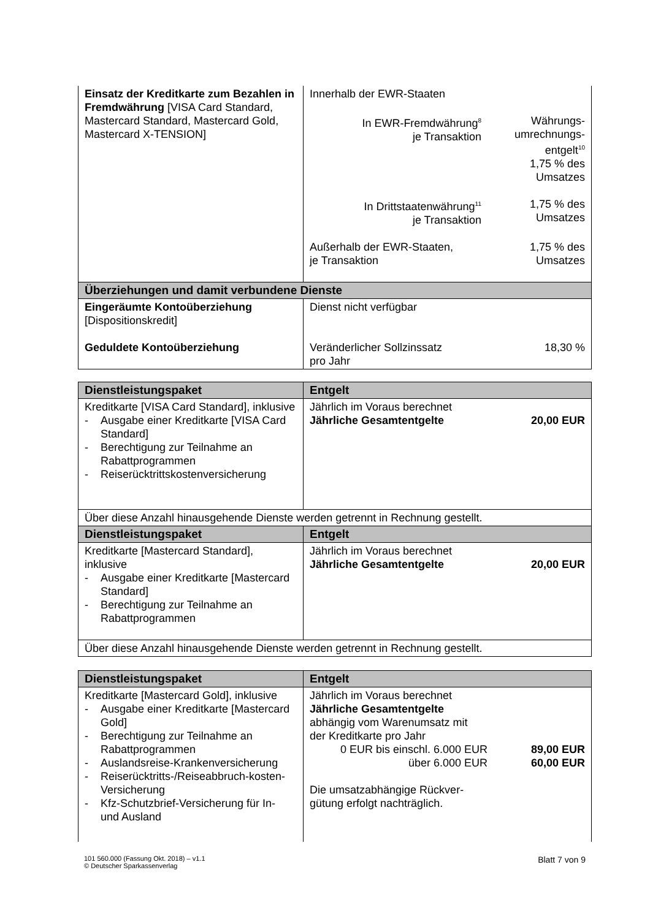| Einsatz der Kreditkarte zum Bezahlen in Fremdwährung [VISA Card Standard, Mastercard Standard, Mastercard Gold, Mastercard X-TENSION] | Innerhalb der EWR-Staaten / In EWR-Fremdwährung<sup>8</sup> je Transaktion / Währungs- umrechnungs- entgelt<sup>10</sup> 1,75 % des Umsatzes / / In Drittstaatenwährung<sup>11</sup> je Transaktion / 1,75 % des Umsatzes / / Außerhalb der EWR-Staaten, je Transaktion / 1,75 % des Umsatzes / |
| Überziehungen und damit verbundene Dienste | |
| Eingeräumte Kontoüberziehung [Dispositionskredit] Geduldete Kontoüberziehung | Dienst nicht verfügbar / Veränderlicher Sollzinssatz pro Jahr / 18,30 % / |
| Dienstleistungspaket | Entgelt |
| --- | --- |
| Kreditkarte [VISA Card Standard], inklusive - Ausgabe einer Kreditkarte [VISA Card Standard] - Berechtigung zur Teilnahme an Rabattprogrammen - Reiserücktrittskostenversicherung | Jährlich im Voraus berechnet / Jährliche Gesamtentgelte / 20,00 EUR / |
| Über diese Anzahl hinausgehende Dienste werden getrennt in Rechnung gestellt. | |
| Dienstleistungspaket | Entgelt |
| Kreditkarte [Mastercard Standard], inklusive - Ausgabe einer Kreditkarte [Mastercard Standard] - Berechtigung zur Teilnahme an Rabattprogrammen | Jährlich im Voraus berechnet / Jährliche Gesamtentgelte / 20,00 EUR / |
| Über diese Anzahl hinausgehende Dienste werden getrennt in Rechnung gestellt. | |
| Dienstleistungspaket | Entgelt |
| --- | --- |
| Kreditkarte [Mastercard Gold], inklusive - Ausgabe einer Kreditkarte [Mastercard Gold] - Berechtigung zur Teilnahme an Rabattprogrammen - Auslandsreise-Krankenversicherung - Reiserücktritts-/Reiseabbruch-kosten-Versicherung - Kfz-Schutzbrief-Versicherung für In- und Ausland | Jährlich im Voraus berechnet Jährliche Gesamtentgelte abhängig vom Warenumsatz mit der Kreditkarte pro Jahr / 0 EUR bis einschl. 6.000 EUR / 89,00 EUR / / über 6.000 EUR / 60,00 EUR / Die umsatzabhängige Rückver- gütung erfolgt nachträglich. |
101 560.000 (Fassung Okt. 2018) – v1.1
© Deutscher Sparkassenverlag
Blatt 7 von 9